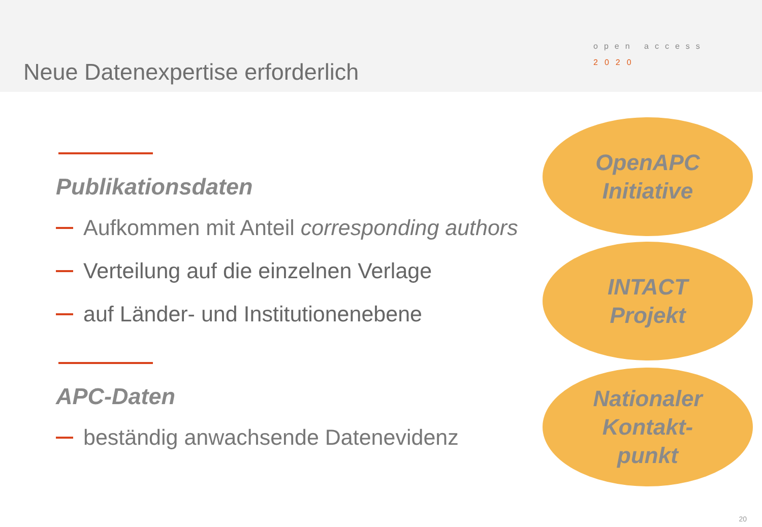Neue Datenexpertise erforderlich
open access
2020
Publikationsdaten
Aufkommen mit Anteil corresponding authors
Verteilung auf die einzelnen Verlage
auf Länder- und Institutionenebene
APC-Daten
beständig anwachsende Datenevidenz
OpenAPC
Initiative
INTACT
Projekt
Nationaler
Kontakt-
punkt
20